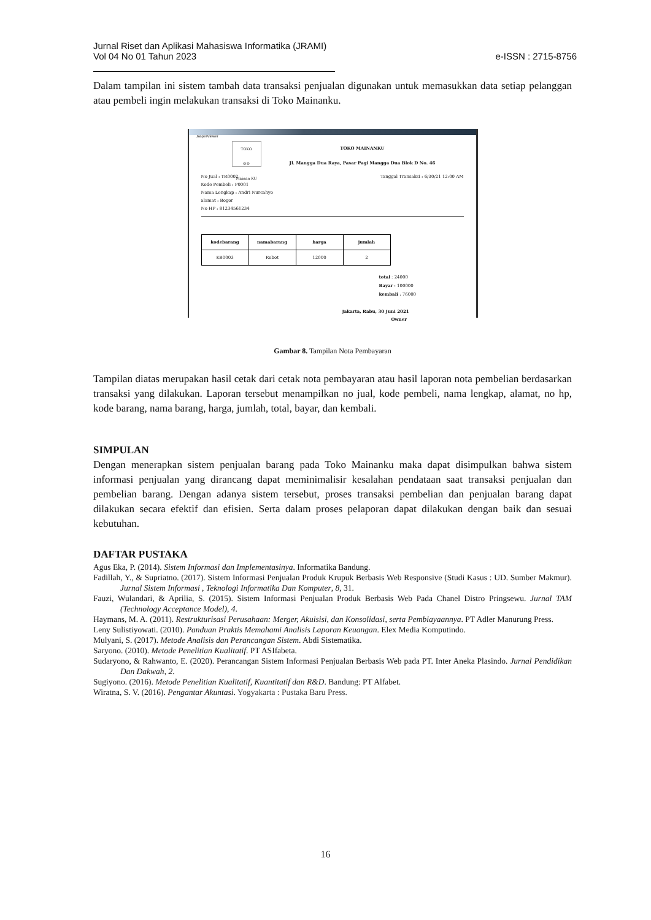Jurnal Riset dan Aplikasi Mahasiswa Informatika (JRAMI)
Vol 04 No 01 Tahun 2023
e-ISSN : 2715-8756
Dalam tampilan ini sistem tambah data transaksi penjualan digunakan untuk memasukkan data setiap pelanggan atau pembeli ingin melakukan transaksi di Toko Mainanku.
JasperViewer
TOKO
☺☺
Mainan KU
TOKO MAINANKU
Jl. Mangga Dua Raya, Pasar Pagi Mangga Dua Blok D No. 46
No Jual : TR0002 Tanggal Transaksi : 6/30/21 12:00 AM
Kode Pembeli : P0001
Nama Lengkap : Andri Nurcahyo
alamat : Bogor
No HP : 81234561234
| kodebarang | namabarang | harga | jumlah |
| --- | --- | --- | --- |
| KB0003 | Robot | 12000 | 2 |
total : 24000
Bayar : 100000
kembali : 76000
Jakarta, Rabu, 30 Juni 2021
Owner
Gambar 8. Tampilan Nota Pembayaran
Tampilan diatas merupakan hasil cetak dari cetak nota pembayaran atau hasil laporan nota pembelian berdasarkan transaksi yang dilakukan. Laporan tersebut menampilkan no jual, kode pembeli, nama lengkap, alamat, no hp, kode barang, nama barang, harga, jumlah, total, bayar, dan kembali.
SIMPULAN
Dengan menerapkan sistem penjualan barang pada Toko Mainanku maka dapat disimpulkan bahwa sistem informasi penjualan yang dirancang dapat meminimalisir kesalahan pendataan saat transaksi penjualan dan pembelian barang. Dengan adanya sistem tersebut, proses transaksi pembelian dan penjualan barang dapat dilakukan secara efektif dan efisien. Serta dalam proses pelaporan dapat dilakukan dengan baik dan sesuai kebutuhan.
DAFTAR PUSTAKA
Agus Eka, P. (2014). Sistem Informasi dan Implementasinya. Informatika Bandung.
Fadillah, Y., & Supriatno. (2017). Sistem Informasi Penjualan Produk Krupuk Berbasis Web Responsive (Studi Kasus : UD. Sumber Makmur). Jurnal Sistem Informasi , Teknologi Informatika Dan Komputer, 8, 31.
Fauzi, Wulandari, & Aprilia, S. (2015). Sistem Informasi Penjualan Produk Berbasis Web Pada Chanel Distro Pringsewu. Jurnal TAM (Technology Acceptance Model), 4.
Haymans, M. A. (2011). Restrukturisasi Perusahaan: Merger, Akuisisi, dan Konsolidasi, serta Pembiayaannya. PT Adler Manurung Press.
Leny Sulistiyowati. (2010). Panduan Praktis Memahami Analisis Laporan Keuangan. Elex Media Komputindo.
Mulyani, S. (2017). Metode Analisis dan Perancangan Sistem. Abdi Sistematika.
Saryono. (2010). Metode Penelitian Kualitatif. PT ASIfabeta.
Sudaryono, & Rahwanto, E. (2020). Perancangan Sistem Informasi Penjualan Berbasis Web pada PT. Inter Aneka Plasindo. Jurnal Pendidikan Dan Dakwah, 2.
Sugiyono. (2016). Metode Penelitian Kualitatif, Kuantitatif dan R&D. Bandung: PT Alfabet.
Wiratna, S. V. (2016). Pengantar Akuntasi. Yogyakarta : Pustaka Baru Press.
16